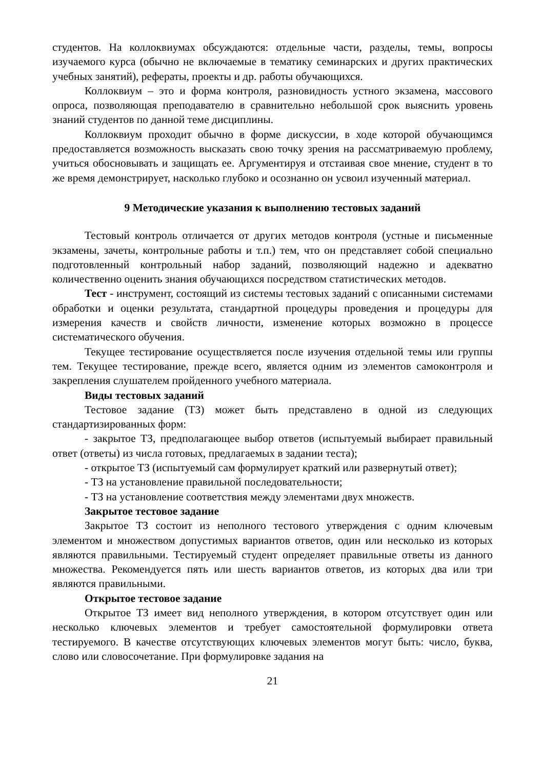студентов. На коллоквиумах обсуждаются: отдельные части, разделы, темы, вопросы изучаемого курса (обычно не включаемые в тематику семинарских и других практических учебных занятий), рефераты, проекты и др. работы обучающихся.
Коллоквиум – это и форма контроля, разновидность устного экзамена, массового опроса, позволяющая преподавателю в сравнительно небольшой срок выяснить уровень знаний студентов по данной теме дисциплины.
Коллоквиум проходит обычно в форме дискуссии, в ходе которой обучающимся предоставляется возможность высказать свою точку зрения на рассматриваемую проблему, учиться обосновывать и защищать ее. Аргументируя и отстаивая свое мнение, студент в то же время демонстрирует, насколько глубоко и осознанно он усвоил изученный материал.
9 Методические указания к выполнению тестовых заданий
Тестовый контроль отличается от других методов контроля (устные и письменные экзамены, зачеты, контрольные работы и т.п.) тем, что он представляет собой специально подготовленный контрольный набор заданий, позволяющий надежно и адекватно количественно оценить знания обучающихся посредством статистических методов.
Тест - инструмент, состоящий из системы тестовых заданий с описанными системами обработки и оценки результата, стандартной процедуры проведения и процедуры для измерения качеств и свойств личности, изменение которых возможно в процессе систематического обучения.
Текущее тестирование осуществляется после изучения отдельной темы или группы тем. Текущее тестирование, прежде всего, является одним из элементов самоконтроля и закрепления слушателем пройденного учебного материала.
Виды тестовых заданий
Тестовое задание (ТЗ) может быть представлено в одной из следующих стандартизированных форм:
- закрытое ТЗ, предполагающее выбор ответов (испытуемый выбирает правильный ответ (ответы) из числа готовых, предлагаемых в задании теста);
- открытое ТЗ (испытуемый сам формулирует краткий или развернутый ответ);
- ТЗ на установление правильной последовательности;
- ТЗ на установление соответствия между элементами двух множеств.
Закрытое тестовое задание
Закрытое ТЗ состоит из неполного тестового утверждения с одним ключевым элементом и множеством допустимых вариантов ответов, один или несколько из которых являются правильными. Тестируемый студент определяет правильные ответы из данного множества. Рекомендуется пять или шесть вариантов ответов, из которых два или три являются правильными.
Открытое тестовое задание
Открытое ТЗ имеет вид неполного утверждения, в котором отсутствует один или несколько ключевых элементов и требует самостоятельной формулировки ответа тестируемого. В качестве отсутствующих ключевых элементов могут быть: число, буква, слово или словосочетание. При формулировке задания на
21